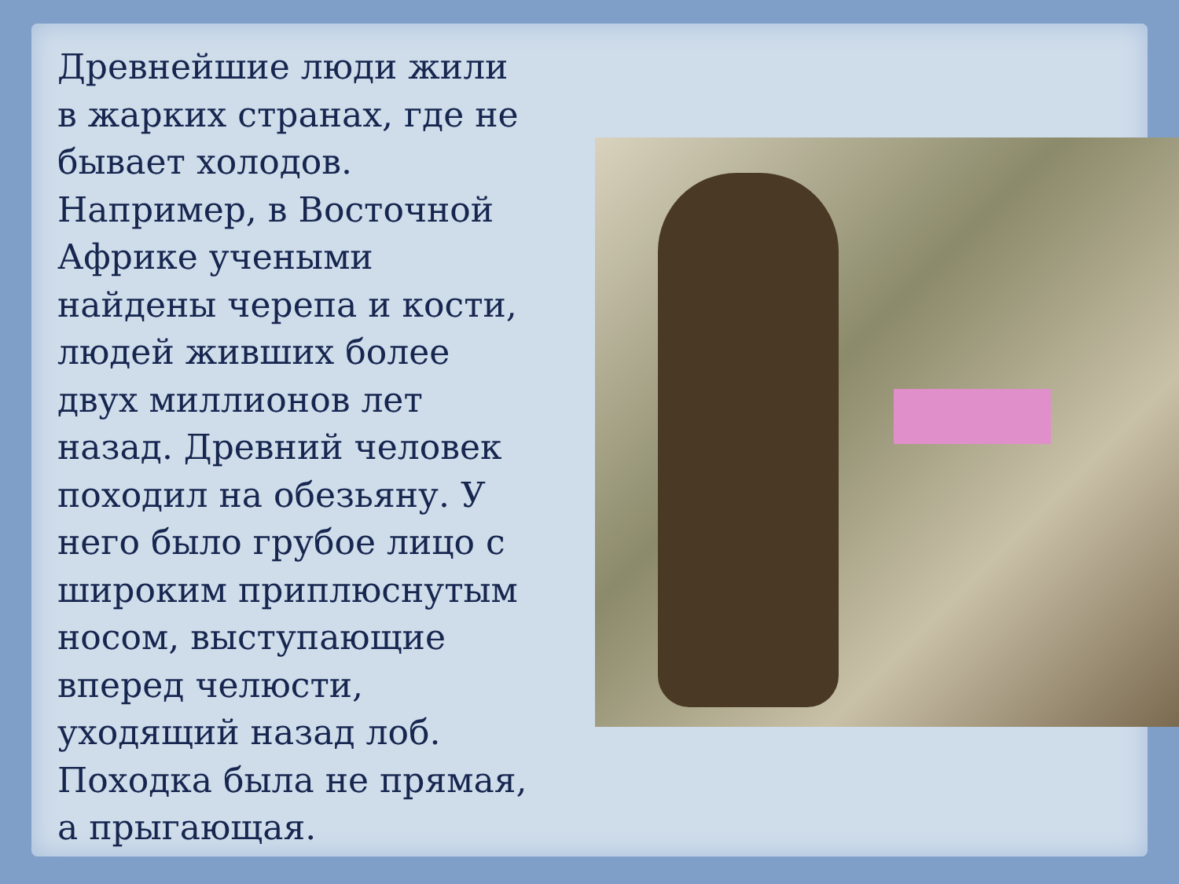Древнейшие люди жили в жарких странах, где не бывает холодов. Например, в Восточной Африке учеными найдены черепа и кости, людей живших более двух миллионов лет назад. Древний человек походил на обезьяну. У него было грубое лицо с широким приплюснутым носом, выступающие вперед челюсти, уходящий назад лоб. Походка была не прямая, а прыгающая.